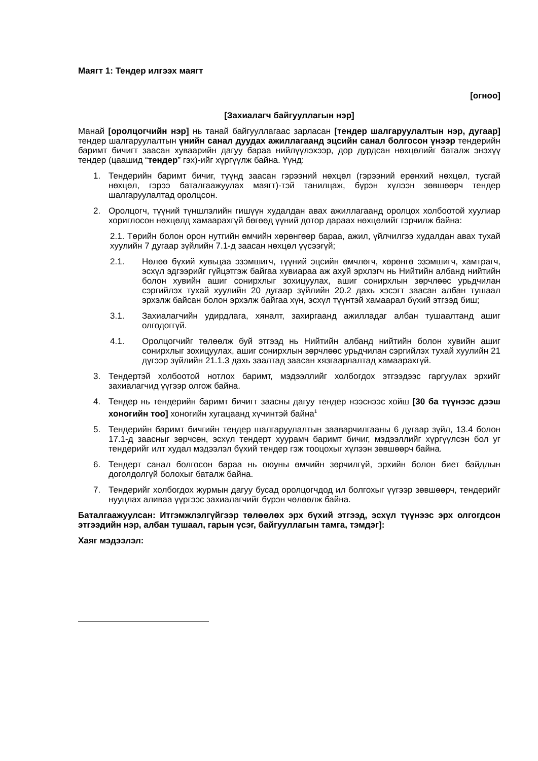Маягт 1: Тендер илгээх маягт
[огноо]
[Захиалагч байгууллагын нэр]
Манай [оролцогчийн нэр] нь танай байгууллагаас зарласан [тендер шалгаруулалтын нэр, дугаар] тендер шалгаруулалтын үнийн санал дуудах ажиллагаанд эцсийн санал болгосон үнээр тендерийн баримт бичигт заасан хуваарийн дагуу бараа нийлүүлэхээр, дор дурдсан нөхцөлийг баталж энэхүү тендер (цаашид “тендер” гэх)-ийг хүргүүлж байна. Үүнд:
1. Тендерийн баримт бичиг, түүнд заасан гэрээний нөхцөл (гэрээний ерөнхий нөхцөл, тусгай нөхцөл, гэрээ баталгаажуулах маягт)-тэй танилцаж, бүрэн хүлээн зөвшөөрч тендер шалгаруулалтад оролцсон.
2. Оролцогч, түүний түншлэлийн гишүүн худалдан авах ажиллагаанд оролцох холбоотой хуулиар хориглосон нөхцөлд хамаарахгүй бөгөөд үүний дотор дараах нөхцөлийг гэрчилж байна:
2.1. Төрийн болон орон нутгийн өмчийн хөрөнгөөр бараа, ажил, үйлчилгээ худалдан авах тухай хуулийн 7 дугаар зүйлийн 7.1-д заасан нөхцөл үүсээгүй;
2.1. Нөлөө бүхий хувьцаа эзэмшигч, түүний эцсийн өмчлөгч, хөрөнгө эзэмшигч, хамтрагч, эсхүл эдгээрийг гүйцэтгэж байгаа хувиараа аж ахуй эрхлэгч нь Нийтийн албанд нийтийн болон хувийн ашиг сонирхлыг зохицуулах, ашиг сонирхлын зөрчлөөс урьдчилан сэргийлэх тухай хуулийн 20 дугаар зүйлийн 20.2 дахь хэсэгт заасан албан тушаал эрхэлж байсан болон эрхэлж байгаа хүн, эсхүл түүнтэй хамаарал бүхий этгээд биш;
3.1. Захиалагчийн удирдлага, хяналт, захиргаанд ажилладаг албан тушаалтанд ашиг олгодоггүй.
4.1. Оролцогчийг төлөөлж буй этгээд нь Нийтийн албанд нийтийн болон хувийн ашиг сонирхлыг зохицуулах, ашиг сонирхлын зөрчлөөс урьдчилан сэргийлэх тухай хуулийн 21 дүгээр зүйлийн 21.1.3 дахь заалтад заасан хязгаарлалтад хамаарахгүй.
3. Тендертэй холбоотой нотлох баримт, мэдээллийг холбогдох этгээдээс гаргуулах эрхийг захиалагчид үүгээр олгож байна.
4. Тендер нь тендерийн баримт бичигт заасны дагуу тендер нээснээс хойш [30 ба түүнээс дээш хоногийн тоо] хоногийн хугацаанд хүчинтэй байна<sup>1</sup>
5. Тендерийн баримт бичгийн тендер шалгаруулалтын зааварчилгааны 6 дугаар зүйл, 13.4 болон 17.1-д заасныг зөрчсөн, эсхүл тендерт хуурамч баримт бичиг, мэдээллийг хүргүүлсэн бол уг тендерийг илт худал мэдээлэл бүхий тендер гэж тооцохыг хүлээн зөвшөөрч байна.
6. Тендерт санал болгосон бараа нь оюуны өмчийн зөрчилгүй, эрхийн болон биет байдлын доголдолгүй болохыг баталж байна.
7. Тендерийг холбогдох журмын дагуу бусад оролцогчдод ил болгохыг үүгээр зөвшөөрч, тендерийг нууцлах аливаа үүргээс захиалагчийг бүрэн чөлөөлж байна.
Баталгаажуулсан: Итгэмжлэлгүйгээр төлөөлөх эрх бүхий этгээд, эсхүл түүнээс эрх олгогдсон этгээдийн нэр, албан тушаал, гарын үсэг, байгууллагын тамга, тэмдэг]:
Хаяг мэдээлэл: